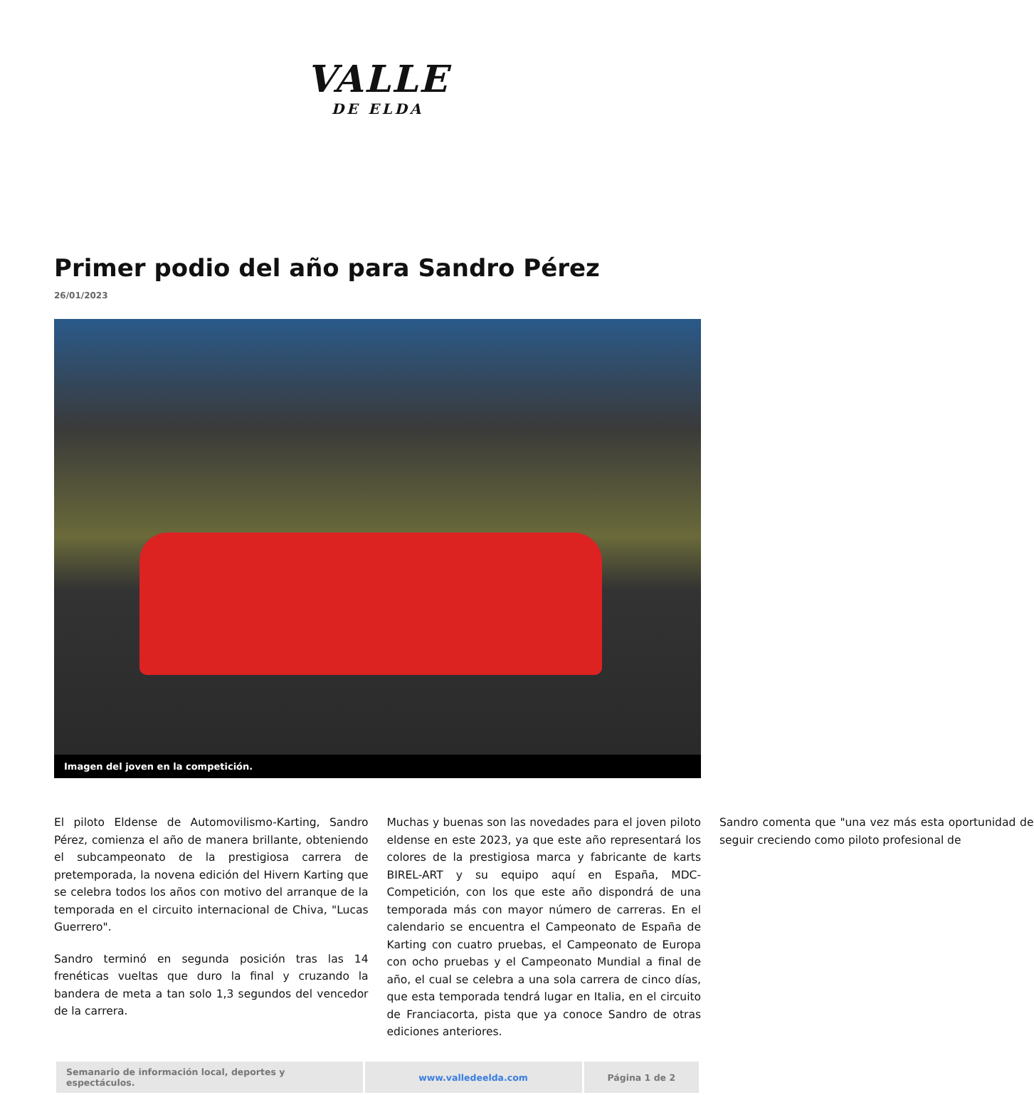VALLE
DE ELDA
Primer podio del año para Sandro Pérez
26/01/2023
Imagen del joven en la competición.
El piloto Eldense de Automovilismo-Karting, Sandro Pérez, comienza el año de manera brillante, obteniendo el subcampeonato de la prestigiosa carrera de pretemporada, la novena edición del Hivern Karting que se celebra todos los años con motivo del arranque de la temporada en el circuito internacional de Chiva, "Lucas Guerrero".
Sandro terminó en segunda posición tras las 14 frenéticas vueltas que duro la final y cruzando la bandera de meta a tan solo 1,3 segundos del vencedor de la carrera.
Muchas y buenas son las novedades para el joven piloto eldense en este 2023, ya que este año representará los colores de la prestigiosa marca y fabricante de karts BIREL-ART y su equipo aquí en España, MDC-Competición, con los que este año dispondrá de una temporada más con mayor número de carreras. En el calendario se encuentra el Campeonato de España de Karting con cuatro pruebas, el Campeonato de Europa con ocho pruebas y el Campeonato Mundial a final de año, el cual se celebra a una sola carrera de cinco días, que esta temporada tendrá lugar en Italia, en el circuito de Franciacorta, pista que ya conoce Sandro de otras ediciones anteriores.
Sandro comenta que "una vez más esta oportunidad de seguir creciendo como piloto profesional de
| Semanario de información local, deportes y espectáculos. | www.valledeelda.com | Página 1 de 2 |